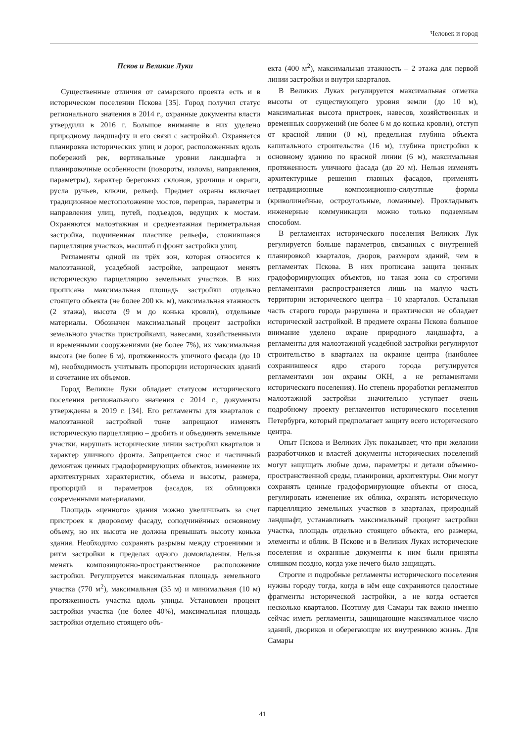Человек и город
Псков и Великие Луки
Существенные отличия от самарского проекта есть и в историческом поселении Пскова [35]. Город получил статус регионального значения в 2014 г., охранные документы власти утвердили в 2016 г. Большое внимание в них уделено природному ландшафту и его связи с застройкой. Охраняется планировка исторических улиц и дорог, расположенных вдоль побережий рек, вертикальные уровни ландшафта и планировочные особенности (повороты, изломы, направления, параметры), характер береговых склонов, урочища и овраги, русла ручьев, ключи, рельеф. Предмет охраны включает традиционное местоположение мостов, переправ, параметры и направления улиц, путей, подъездов, ведущих к мостам. Охраняются малоэтажная и среднеэтажная периметральная застройка, подчиненная пластике рельефа, сложившаяся парцелляция участков, масштаб и фронт застройки улиц.
Регламенты одной из трёх зон, которая относится к малоэтажной, усадебной застройке, запрещают менять историческую парцелляцию земельных участков. В них прописана максимальная площадь застройки отдельно стоящего объекта (не более 200 кв. м), максимальная этажность (2 этажа), высота (9 м до конька кровли), отдельные материалы. Обозначен максимальный процент застройки земельного участка пристройками, навесами, хозяйственными и временными сооружениями (не более 7%), их максимальная высота (не более 6 м), протяженность уличного фасада (до 10 м), необходимость учитывать пропорции исторических зданий и сочетание их объемов.
Город Великие Луки обладает статусом исторического поселения регионального значения с 2014 г., документы утверждены в 2019 г. [34]. Его регламенты для кварталов с малоэтажной застройкой тоже запрещают изменять историческую парцелляцию – дробить и объединять земельные участки, нарушать исторические линии застройки кварталов и характер уличного фронта. Запрещается снос и частичный демонтаж ценных градоформирующих объектов, изменение их архитектурных характеристик, объема и высоты, размера, пропорций и параметров фасадов, их облицовки современными материалами.
Площадь «ценного» здания можно увеличивать за счет пристроек к дворовому фасаду, соподчинённых основному объему, но их высота не должна превышать высоту конька здания. Необходимо сохранять разрывы между строениями и ритм застройки в пределах одного домовладения. Нельзя менять композиционно-пространственное расположение застройки. Регулируется максимальная площадь земельного участка (770 м<sup>2</sup>), максимальная (35 м) и минимальная (10 м) протяженность участка вдоль улицы. Установлен процент застройки участка (не более 40%), максимальная площадь застройки отдельно стоящего объ-
екта (400 м<sup>2</sup>), максимальная этажность – 2 этажа для первой линии застройки и внутри кварталов.
В Великих Луках регулируется максимальная отметка высоты от существующего уровня земли (до 10 м), максимальная высота пристроек, навесов, хозяйственных и временных сооружений (не более 6 м до конька кровли), отступ от красной линии (0 м), предельная глубина объекта капитального строительства (16 м), глубина пристройки к основному зданию по красной линии (6 м), максимальная протяженность уличного фасада (до 20 м). Нельзя изменять архитектурные решения главных фасадов, применять нетрадиционные композиционно-силуэтные формы (криволинейные, остроугольные, ломанные). Прокладывать инженерные коммуникации можно только подземным способом.
В регламентах исторического поселения Великих Лук регулируется больше параметров, связанных с внутренней планировкой кварталов, дворов, размером зданий, чем в регламентах Пскова. В них прописана защита ценных градоформирующих объектов, но такая зона со строгими регламентами распространяется лишь на малую часть территории исторического центра – 10 кварталов. Остальная часть старого города разрушена и практически не обладает исторической застройкой. В предмете охраны Пскова большое внимание уделено охране природного ландшафта, а регламенты для малоэтажной усадебной застройки регулируют строительство в кварталах на окраине центра (наиболее сохранившееся ядро старого города регулируется регламентами зон охраны ОКН, а не регламентами исторического поселения). Но степень проработки регламентов малоэтажной застройки значительно уступает очень подробному проекту регламентов исторического поселения Петербурга, который предполагает защиту всего исторического центра.
Опыт Пскова и Великих Лук показывает, что при желании разработчиков и властей документы исторических поселений могут защищать любые дома, параметры и детали объемно-пространственной среды, планировки, архитектуры. Они могут сохранять ценные градоформирующие объекты от сноса, регулировать изменение их облика, охранять историческую парцелляцию земельных участков в кварталах, природный ландшафт, устанавливать максимальный процент застройки участка, площадь отдельно стоящего объекта, его размеры, элементы и облик. В Пскове и в Великих Луках исторические поселения и охранные документы к ним были приняты слишком поздно, когда уже нечего было защищать.
Строгие и подробные регламенты исторического поселения нужны городу тогда, когда в нём еще сохраняются целостные фрагменты исторической застройки, а не когда остается несколько кварталов. Поэтому для Самары так важно именно сейчас иметь регламенты, защищающие максимальное число зданий, двориков и оберегающие их внутреннюю жизнь. Для Самары
41